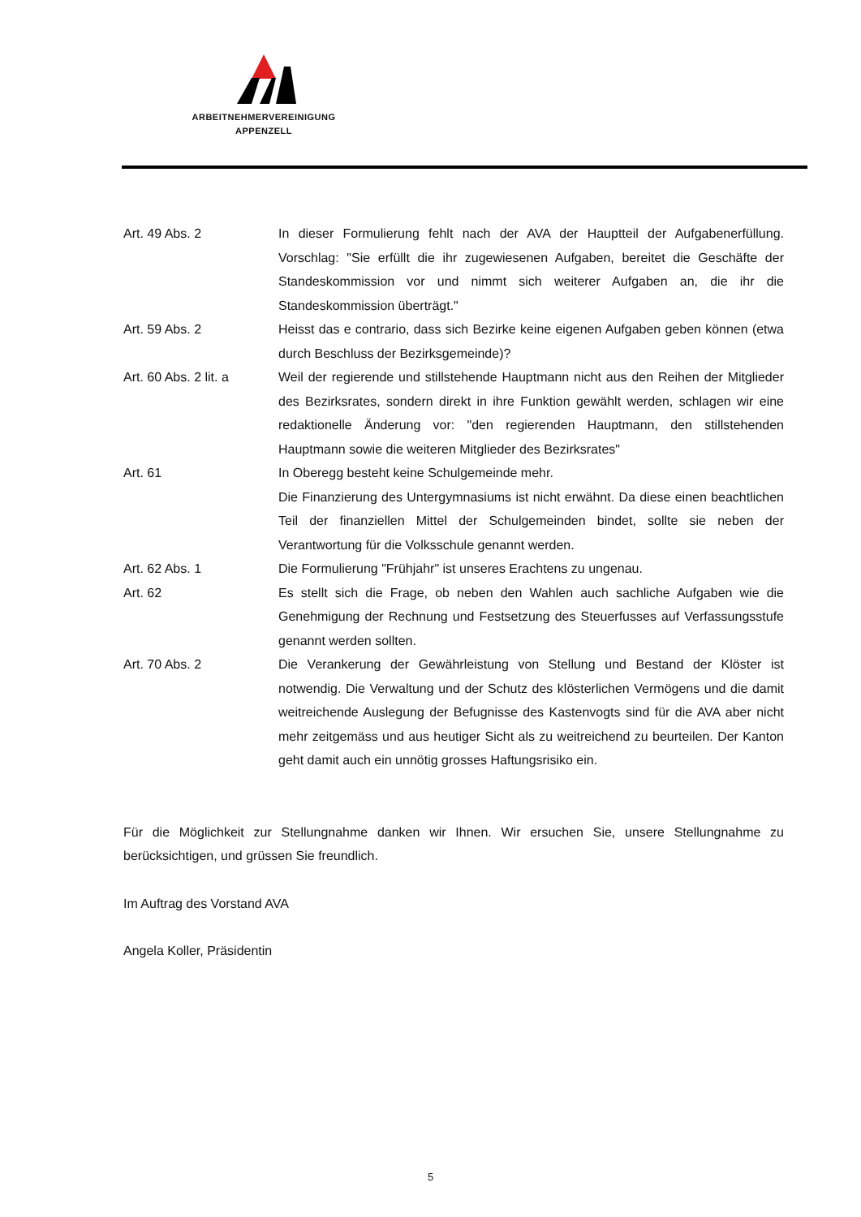ARBEITNEHMERVEREINIGUNG
APPENZELL
Art. 49 Abs. 2 In dieser Formulierung fehlt nach der AVA der Hauptteil der Aufgabenerfüllung. Vorschlag: "Sie erfüllt die ihr zugewiesenen Aufgaben, bereitet die Geschäfte der Standeskommission vor und nimmt sich weiterer Aufgaben an, die ihr die Standeskommission überträgt."
Art. 59 Abs. 2 Heisst das e contrario, dass sich Bezirke keine eigenen Aufgaben geben können (etwa durch Beschluss der Bezirksgemeinde)?
Art. 60 Abs. 2 lit. a
Weil der regierende und stillstehende Hauptmann nicht aus den Reihen der Mitglieder des Bezirksrates, sondern direkt in ihre Funktion gewählt werden, schlagen wir eine redaktionelle Änderung vor: "den regierenden Hauptmann, den stillstehenden Hauptmann sowie die weiteren Mitglieder des Bezirksrates"
Art. 61 In Oberegg besteht keine Schulgemeinde mehr.
Die Finanzierung des Untergymnasiums ist nicht erwähnt. Da diese einen beachtlichen Teil der finanziellen Mittel der Schulgemeinden bindet, sollte sie neben der Verantwortung für die Volksschule genannt werden.
Art. 62 Abs. 1 Die Formulierung "Frühjahr" ist unseres Erachtens zu ungenau.
Art. 62 Es stellt sich die Frage, ob neben den Wahlen auch sachliche Aufgaben wie die Genehmigung der Rechnung und Festsetzung des Steuerfusses auf Verfassungsstufe genannt werden sollten.
Art. 70 Abs. 2 Die Verankerung der Gewährleistung von Stellung und Bestand der Klöster ist notwendig. Die Verwaltung und der Schutz des klösterlichen Vermögens und die damit weitreichende Auslegung der Befugnisse des Kastenvogts sind für die AVA aber nicht mehr zeitgemäss und aus heutiger Sicht als zu weitreichend zu beurteilen. Der Kanton geht damit auch ein unnötig grosses Haftungsrisiko ein.
Für die Möglichkeit zur Stellungnahme danken wir Ihnen. Wir ersuchen Sie, unsere Stellungnahme zu berücksichtigen, und grüssen Sie freundlich.
Im Auftrag des Vorstand AVA
Angela Koller, Präsidentin
5